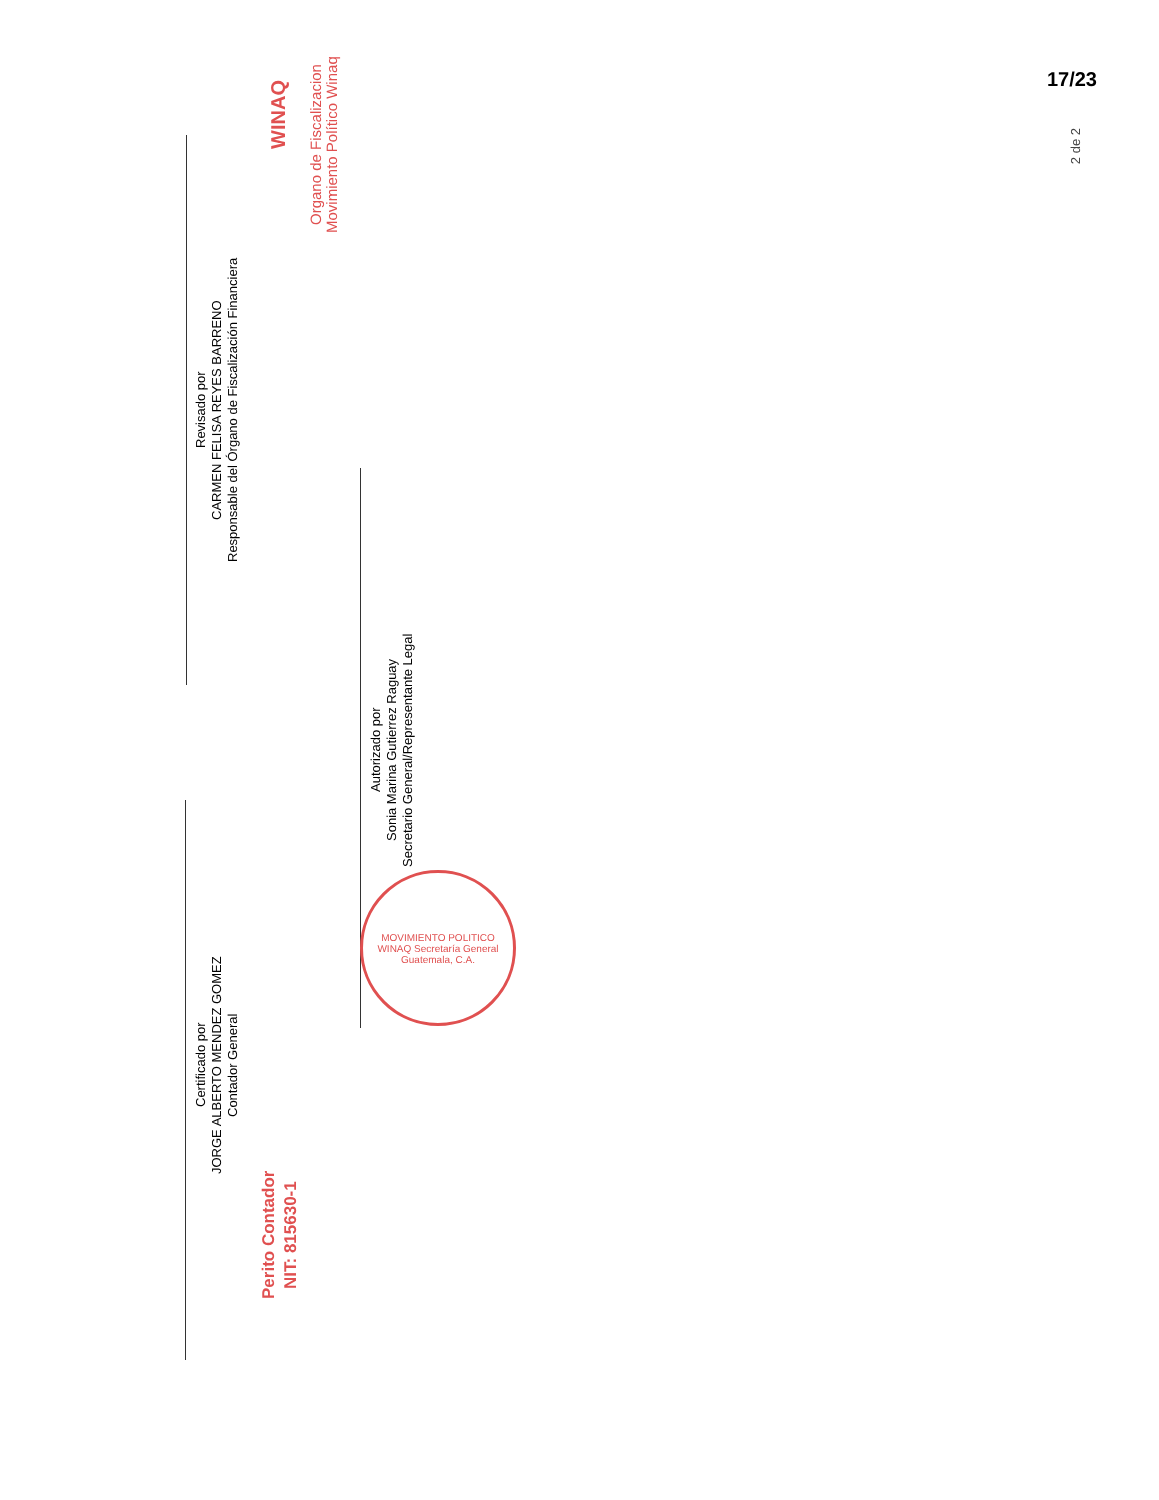17/23
2 de 2
Organo de Fiscalizacion
Movimiento Político Winaq
WINAQ
Revisado por
CARMEN FELISA REYES BARRENO
Responsable del Órgano de Fiscalización Financiera
Autorizado por
Sonia Marina Gutierrez Raguay
Secretario General/Representante Legal
Certificado por
JORGE ALBERTO MENDEZ GOMEZ
Contador General
Perito Contador
NIT: 815630-1
MOVIMIENTO POLITICO WINAQ Secretaría General Guatemala, C.A.